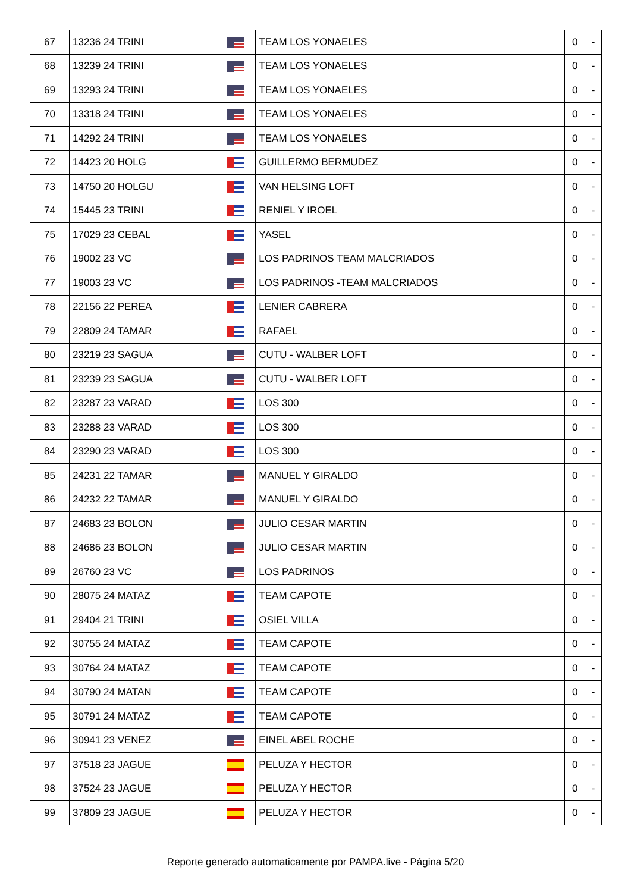| 67 | 13236 24 TRINI | | TEAM LOS YONAELES | 0 | - |
| 68 | 13239 24 TRINI | | TEAM LOS YONAELES | 0 | - |
| 69 | 13293 24 TRINI | | TEAM LOS YONAELES | 0 | - |
| 70 | 13318 24 TRINI | | TEAM LOS YONAELES | 0 | - |
| 71 | 14292 24 TRINI | | TEAM LOS YONAELES | 0 | - |
| 72 | 14423 20 HOLG | | GUILLERMO BERMUDEZ | 0 | - |
| 73 | 14750 20 HOLGU | | VAN HELSING LOFT | 0 | - |
| 74 | 15445 23 TRINI | | RENIEL Y IROEL | 0 | - |
| 75 | 17029 23 CEBAL | | YASEL | 0 | - |
| 76 | 19002 23 VC | | LOS PADRINOS TEAM MALCRIADOS | 0 | - |
| 77 | 19003 23 VC | | LOS PADRINOS -TEAM MALCRIADOS | 0 | - |
| 78 | 22156 22 PEREA | | LENIER CABRERA | 0 | - |
| 79 | 22809 24 TAMAR | | RAFAEL | 0 | - |
| 80 | 23219 23 SAGUA | | CUTU - WALBER LOFT | 0 | - |
| 81 | 23239 23 SAGUA | | CUTU - WALBER LOFT | 0 | - |
| 82 | 23287 23 VARAD | | LOS 300 | 0 | - |
| 83 | 23288 23 VARAD | | LOS 300 | 0 | - |
| 84 | 23290 23 VARAD | | LOS 300 | 0 | - |
| 85 | 24231 22 TAMAR | | MANUEL Y GIRALDO | 0 | - |
| 86 | 24232 22 TAMAR | | MANUEL Y GIRALDO | 0 | - |
| 87 | 24683 23 BOLON | | JULIO CESAR MARTIN | 0 | - |
| 88 | 24686 23 BOLON | | JULIO CESAR MARTIN | 0 | - |
| 89 | 26760 23 VC | | LOS PADRINOS | 0 | - |
| 90 | 28075 24 MATAZ | | TEAM CAPOTE | 0 | - |
| 91 | 29404 21 TRINI | | OSIEL VILLA | 0 | - |
| 92 | 30755 24 MATAZ | | TEAM CAPOTE | 0 | - |
| 93 | 30764 24 MATAZ | | TEAM CAPOTE | 0 | - |
| 94 | 30790 24 MATAN | | TEAM CAPOTE | 0 | - |
| 95 | 30791 24 MATAZ | | TEAM CAPOTE | 0 | - |
| 96 | 30941 23 VENEZ | | EINEL ABEL ROCHE | 0 | - |
| 97 | 37518 23 JAGUE | | PELUZA Y HECTOR | 0 | - |
| 98 | 37524 23 JAGUE | | PELUZA Y HECTOR | 0 | - |
| 99 | 37809 23 JAGUE | | PELUZA Y HECTOR | 0 | - |
Reporte generado automaticamente por PAMPA.live - Página 5/20